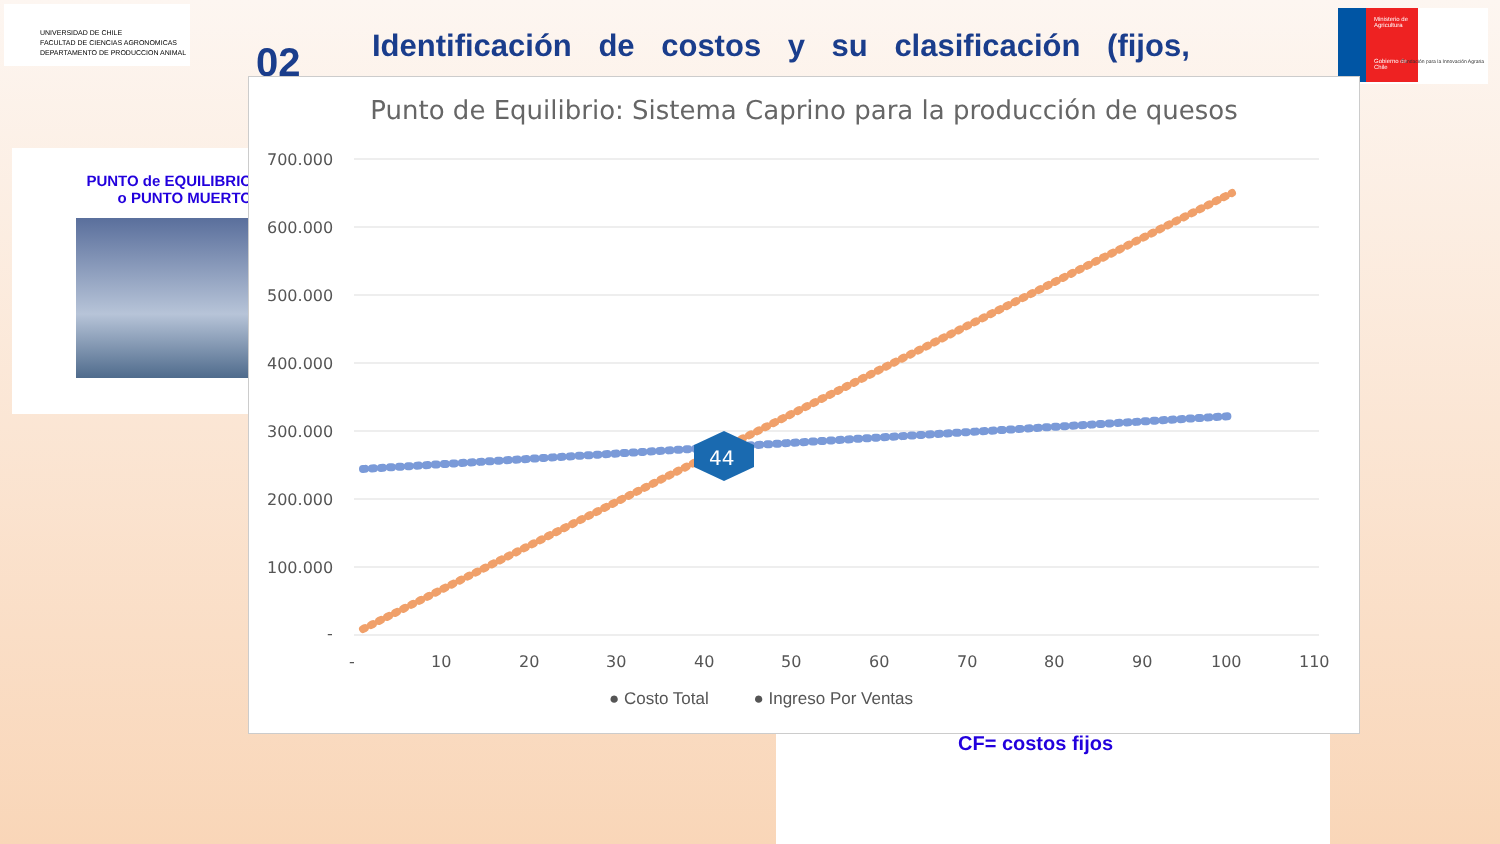UNIVERSIDAD DE CHILE
FACULTAD DE CIENCIAS AGRONOMICAS
DEPARTAMENTO DE PRODUCCION ANIMAL
02
Identificación de costos y su clasificación (fijos,
Ministerio de Agricultura
Gobierno de Chile
Fundación para la Innovación Agraria
PUNTO de EQUILIBRIO
o PUNTO MUERTO
CF= costos fijos
Punto de Equilibrio: Sistema Caprino para la producción de quesos
700.000
600.000
500.000
400.000
300.000
200.000
100.000
-
-
10
20
30
40
50
60
70
80
90
100
110
44
● Costo Total ● Ingreso Por Ventas